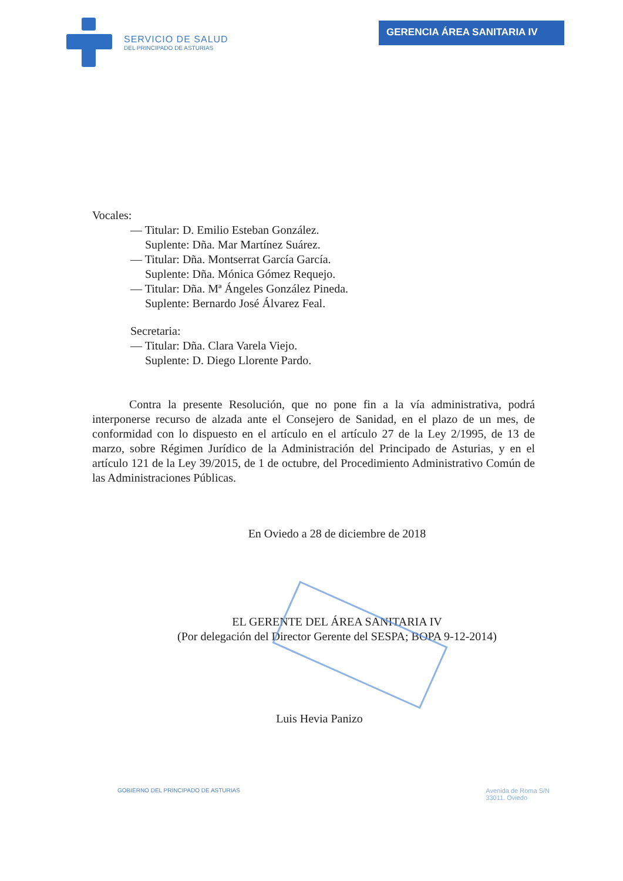SERVICIO DE SALUD
DEL PRINCIPADO DE ASTURIAS
GERENCIA ÁREA SANITARIA IV
Vocales:
— Titular: D. Emilio Esteban González.
Suplente: Dña. Mar Martínez Suárez.
— Titular: Dña. Montserrat García García.
Suplente: Dña. Mónica Gómez Requejo.
— Titular: Dña. Mª Ángeles González Pineda.
Suplente: Bernardo José Álvarez Feal.
Secretaria:
— Titular: Dña. Clara Varela Viejo.
Suplente: D. Diego Llorente Pardo.
Contra la presente Resolución, que no pone fin a la vía administrativa, podrá interponerse recurso de alzada ante el Consejero de Sanidad, en el plazo de un mes, de conformidad con lo dispuesto en el artículo en el artículo 27 de la Ley 2/1995, de 13 de marzo, sobre Régimen Jurídico de la Administración del Principado de Asturias, y en el artículo 121 de la Ley 39/2015, de 1 de octubre, del Procedimiento Administrativo Común de las Administraciones Públicas.
En Oviedo a 28 de diciembre de 2018
EL GERENTE DEL ÁREA SANITARIA IV
(Por delegación del Director Gerente del SESPA; BOPA 9-12-2014)
Luis Hevia Panizo
GOBIERNO DEL PRINCIPADO DE ASTURIAS
Avenida de Roma S/N
33011. Oviedo